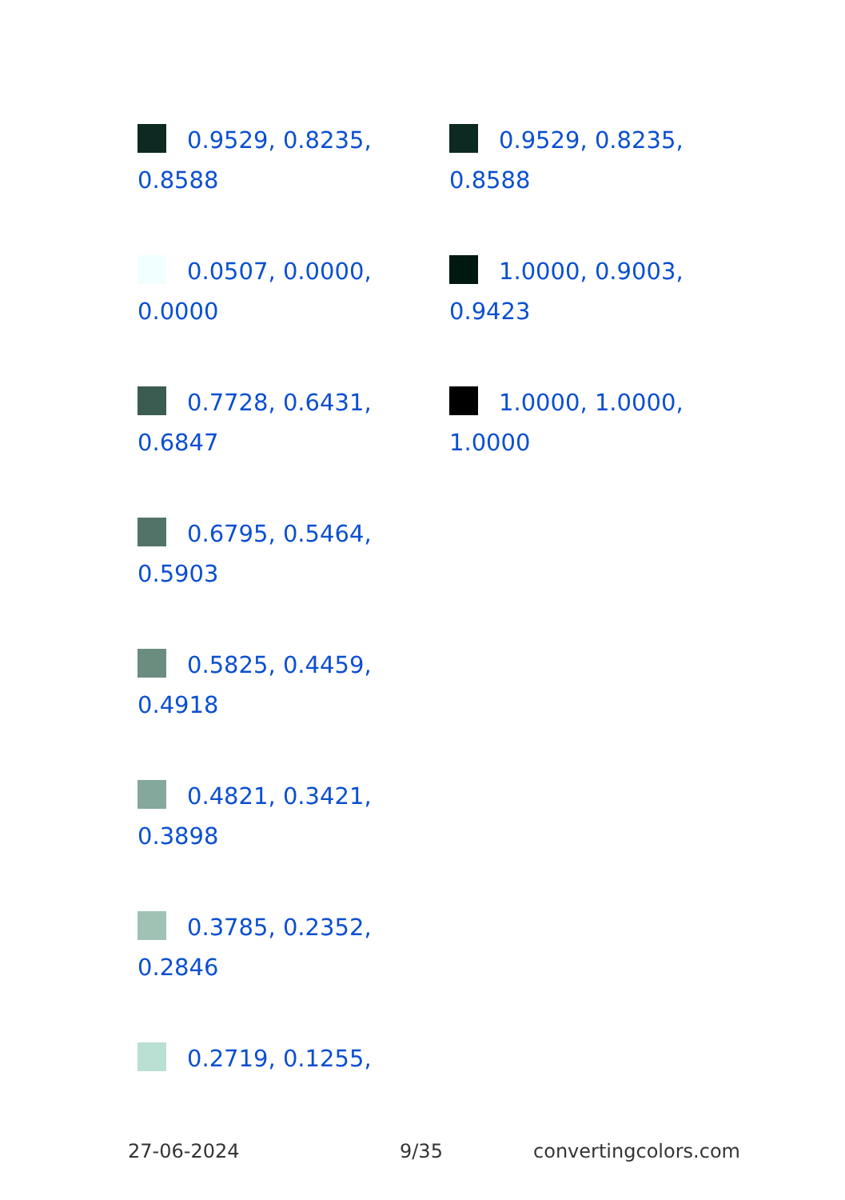0.9529, 0.8235, 0.8588
0.0507, 0.0000, 0.0000
0.7728, 0.6431, 0.6847
0.6795, 0.5464, 0.5903
0.5825, 0.4459, 0.4918
0.4821, 0.3421, 0.3898
0.3785, 0.2352, 0.2846
0.2719, 0.1255,
0.9529, 0.8235, 0.8588
1.0000, 0.9003, 0.9423
1.0000, 1.0000, 1.0000
27-06-2024 9/35 convertingcolors.com